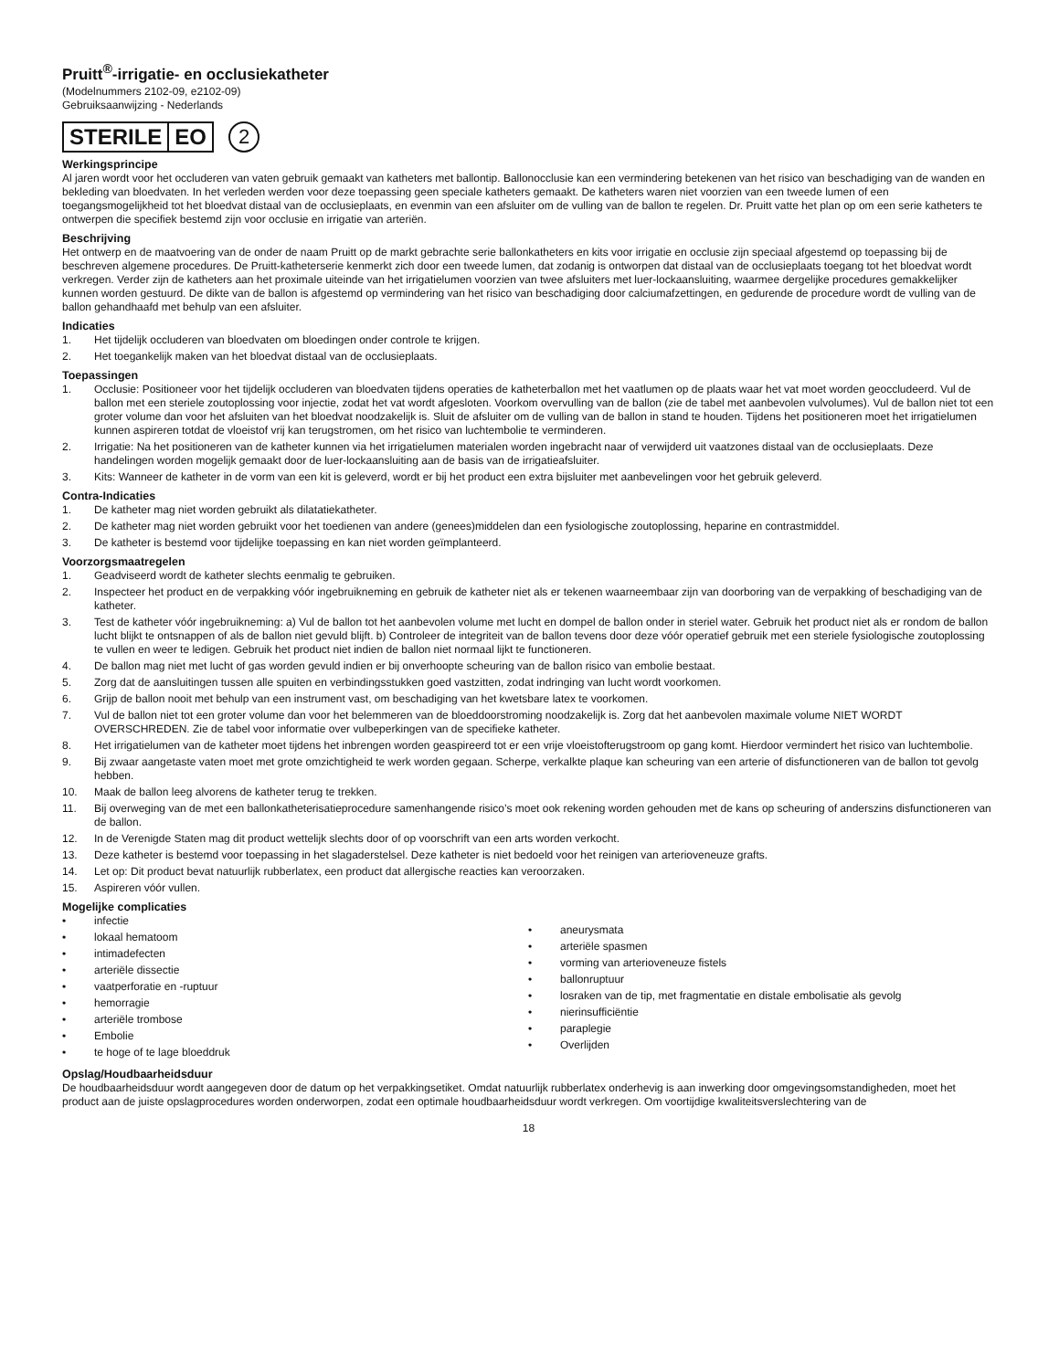Pruitt<sup>®</sup>-irrigatie- en occlusiekatheter
(Modelnummers 2102-09, e2102-09)
Gebruiksaanwijzing - Nederlands
STERILE EO
2
Werkingsprincipe
Al jaren wordt voor het occluderen van vaten gebruik gemaakt van katheters met ballontip. Ballonocclusie kan een vermindering betekenen van het risico van beschadiging van de wanden en bekleding van bloedvaten. In het verleden werden voor deze toepassing geen speciale katheters gemaakt. De katheters waren niet voorzien van een tweede lumen of een toegangsmogelijkheid tot het bloedvat distaal van de occlusieplaats, en evenmin van een afsluiter om de vulling van de ballon te regelen. Dr. Pruitt vatte het plan op om een serie katheters te ontwerpen die specifiek bestemd zijn voor occlusie en irrigatie van arteriën.
Beschrijving
Het ontwerp en de maatvoering van de onder de naam Pruitt op de markt gebrachte serie ballonkatheters en kits voor irrigatie en occlusie zijn speciaal afgestemd op toepassing bij de beschreven algemene procedures. De Pruitt-katheterserie kenmerkt zich door een tweede lumen, dat zodanig is ontworpen dat distaal van de occlusieplaats toegang tot het bloedvat wordt verkregen. Verder zijn de katheters aan het proximale uiteinde van het irrigatielumen voorzien van twee afsluiters met luer-lockaansluiting, waarmee dergelijke procedures gemakkelijker kunnen worden gestuurd. De dikte van de ballon is afgestemd op vermindering van het risico van beschadiging door calciumafzettingen, en gedurende de procedure wordt de vulling van de ballon gehandhaafd met behulp van een afsluiter.
Indicaties
1. Het tijdelijk occluderen van bloedvaten om bloedingen onder controle te krijgen.
2. Het toegankelijk maken van het bloedvat distaal van de occlusieplaats.
Toepassingen
1. Occlusie: Positioneer voor het tijdelijk occluderen van bloedvaten tijdens operaties de katheterballon met het vaatlumen op de plaats waar het vat moet worden geoccludeerd. Vul de ballon met een steriele zoutoplossing voor injectie, zodat het vat wordt afgesloten. Voorkom overvulling van de ballon (zie de tabel met aanbevolen vulvolumes). Vul de ballon niet tot een groter volume dan voor het afsluiten van het bloedvat noodzakelijk is. Sluit de afsluiter om de vulling van de ballon in stand te houden. Tijdens het positioneren moet het irrigatielumen kunnen aspireren totdat de vloeistof vrij kan terugstromen, om het risico van luchtembolie te verminderen.
2. Irrigatie: Na het positioneren van de katheter kunnen via het irrigatielumen materialen worden ingebracht naar of verwijderd uit vaatzones distaal van de occlusieplaats. Deze handelingen worden mogelijk gemaakt door de luer-lockaansluiting aan de basis van de irrigatieafsluiter.
3. Kits: Wanneer de katheter in de vorm van een kit is geleverd, wordt er bij het product een extra bijsluiter met aanbevelingen voor het gebruik geleverd.
Contra-Indicaties
1. De katheter mag niet worden gebruikt als dilatatiekatheter.
2. De katheter mag niet worden gebruikt voor het toedienen van andere (genees)middelen dan een fysiologische zoutoplossing, heparine en contrastmiddel.
3. De katheter is bestemd voor tijdelijke toepassing en kan niet worden geïmplanteerd.
Voorzorgsmaatregelen
1. Geadviseerd wordt de katheter slechts eenmalig te gebruiken.
2. Inspecteer het product en de verpakking vóór ingebruikneming en gebruik de katheter niet als er tekenen waarneembaar zijn van doorboring van de verpakking of beschadiging van de katheter.
3. Test de katheter vóór ingebruikneming: a) Vul de ballon tot het aanbevolen volume met lucht en dompel de ballon onder in steriel water. Gebruik het product niet als er rondom de ballon lucht blijkt te ontsnappen of als de ballon niet gevuld blijft. b) Controleer de integriteit van de ballon tevens door deze vóór operatief gebruik met een steriele fysiologische zoutoplossing te vullen en weer te ledigen. Gebruik het product niet indien de ballon niet normaal lijkt te functioneren.
4. De ballon mag niet met lucht of gas worden gevuld indien er bij onverhoopte scheuring van de ballon risico van embolie bestaat.
5. Zorg dat de aansluitingen tussen alle spuiten en verbindingsstukken goed vastzitten, zodat indringing van lucht wordt voorkomen.
6. Grijp de ballon nooit met behulp van een instrument vast, om beschadiging van het kwetsbare latex te voorkomen.
7. Vul de ballon niet tot een groter volume dan voor het belemmeren van de bloeddoorstroming noodzakelijk is. Zorg dat het aanbevolen maximale volume NIET WORDT OVERSCHREDEN. Zie de tabel voor informatie over vulbeperkingen van de specifieke katheter.
8. Het irrigatielumen van de katheter moet tijdens het inbrengen worden geaspireerd tot er een vrije vloeistofterugstroom op gang komt. Hierdoor vermindert het risico van luchtembolie.
9. Bij zwaar aangetaste vaten moet met grote omzichtigheid te werk worden gegaan. Scherpe, verkalkte plaque kan scheuring van een arterie of disfunctioneren van de ballon tot gevolg hebben.
10. Maak de ballon leeg alvorens de katheter terug te trekken.
11. Bij overweging van de met een ballonkatheterisatieprocedure samenhangende risico’s moet ook rekening worden gehouden met de kans op scheuring of anderszins disfunctioneren van de ballon.
12. In de Verenigde Staten mag dit product wettelijk slechts door of op voorschrift van een arts worden verkocht.
13. Deze katheter is bestemd voor toepassing in het slagaderstelsel. Deze katheter is niet bedoeld voor het reinigen van arterioveneuze grafts.
14. Let op: Dit product bevat natuurlijk rubberlatex, een product dat allergische reacties kan veroorzaken.
15. Aspireren vóór vullen.
Mogelijke complicaties
• infectie
• lokaal hematoom
• intimadefecten
• arteriële dissectie
• vaatperforatie en -ruptuur
• hemorragie
• arteriële trombose
• Embolie
• te hoge of te lage bloeddruk
• aneurysmata
• arteriële spasmen
• vorming van arterioveneuze fistels
• ballonruptuur
• losraken van de tip, met fragmentatie en distale embolisatie als gevolg
• nierinsufficiëntie
• paraplegie
• Overlijden
Opslag/Houdbaarheidsduur
De houdbaarheidsduur wordt aangegeven door de datum op het verpakkingsetiket. Omdat natuurlijk rubberlatex onderhevig is aan inwerking door omgevingsomstandigheden, moet het product aan de juiste opslagprocedures worden onderworpen, zodat een optimale houdbaarheidsduur wordt verkregen. Om voortijdige kwaliteitsverslechtering van de
18